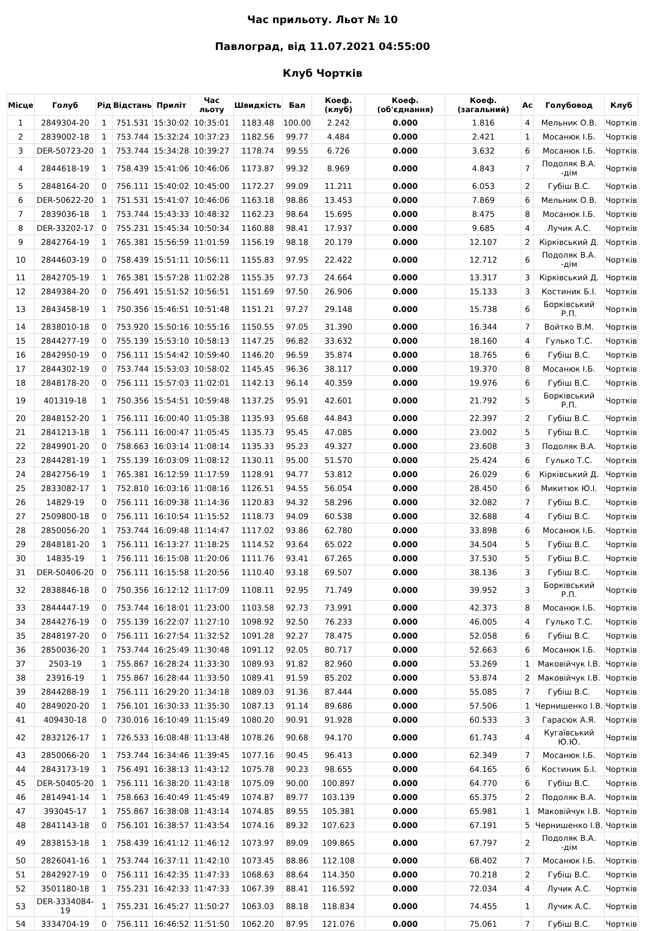Час прильоту. Льот № 10
Павлоград, від 11.07.2021 04:55:00
Клуб Чортків
| Місце | Голуб | Рід | Відстань | Приліт | Час льоту | Швидкість | Бал | Коеф. (клуб) | Коеф. (об'єднання) | Коеф. (загальний) | Ас | Голубовод | Клуб |
| --- | --- | --- | --- | --- | --- | --- | --- | --- | --- | --- | --- | --- | --- |
| 1 | 2849304-20 | 1 | 751.531 | 15:30:02 | 10:35:01 | 1183.48 | 100.00 | 2.242 | 0.000 | 1.816 | 4 | Мельник О.В. | Чортків |
| 2 | 2839002-18 | 1 | 753.744 | 15:32:24 | 10:37:23 | 1182.56 | 99.77 | 4.484 | 0.000 | 2.421 | 1 | Мосанюк І.Б. | Чортків |
| 3 | DER-50723-20 | 1 | 753.744 | 15:34:28 | 10:39:27 | 1178.74 | 99.55 | 6.726 | 0.000 | 3.632 | 6 | Мосанюк І.Б. | Чортків |
| 4 | 2844618-19 | 1 | 758.439 | 15:41:06 | 10:46:06 | 1173.87 | 99.32 | 8.969 | 0.000 | 4.843 | 7 | Подоляк В.А. -дім | Чортків |
| 5 | 2848164-20 | 0 | 756.111 | 15:40:02 | 10:45:00 | 1172.27 | 99.09 | 11.211 | 0.000 | 6.053 | 2 | Губіш В.С. | Чортків |
| 6 | DER-50622-20 | 1 | 751.531 | 15:41:07 | 10:46:06 | 1163.18 | 98.86 | 13.453 | 0.000 | 7.869 | 6 | Мельник О.В. | Чортків |
| 7 | 2839036-18 | 1 | 753.744 | 15:43:33 | 10:48:32 | 1162.23 | 98.64 | 15.695 | 0.000 | 8.475 | 8 | Мосанюк І.Б. | Чортків |
| 8 | DER-33202-17 | 0 | 755.231 | 15:45:34 | 10:50:34 | 1160.88 | 98.41 | 17.937 | 0.000 | 9.685 | 4 | Лучик А.С. | Чортків |
| 9 | 2842764-19 | 1 | 765.381 | 15:56:59 | 11:01:59 | 1156.19 | 98.18 | 20.179 | 0.000 | 12.107 | 2 | Кірківський Д. | Чортків |
| 10 | 2844603-19 | 0 | 758.439 | 15:51:11 | 10:56:11 | 1155.83 | 97.95 | 22.422 | 0.000 | 12.712 | 6 | Подоляк В.А. -дім | Чортків |
| 11 | 2842705-19 | 1 | 765.381 | 15:57:28 | 11:02:28 | 1155.35 | 97.73 | 24.664 | 0.000 | 13.317 | 3 | Кірківський Д. | Чортків |
| 12 | 2849384-20 | 0 | 756.491 | 15:51:52 | 10:56:51 | 1151.69 | 97.50 | 26.906 | 0.000 | 15.133 | 3 | Костиник Б.І. | Чортків |
| 13 | 2843458-19 | 1 | 750.356 | 15:46:51 | 10:51:48 | 1151.21 | 97.27 | 29.148 | 0.000 | 15.738 | 6 | Борківський Р.П. | Чортків |
| 14 | 2838010-18 | 0 | 753.920 | 15:50:16 | 10:55:16 | 1150.55 | 97.05 | 31.390 | 0.000 | 16.344 | 7 | Войтко В.М. | Чортків |
| 15 | 2844277-19 | 0 | 755.139 | 15:53:10 | 10:58:13 | 1147.25 | 96.82 | 33.632 | 0.000 | 18.160 | 4 | Гулько Т.С. | Чортків |
| 16 | 2842950-19 | 0 | 756.111 | 15:54:42 | 10:59:40 | 1146.20 | 96.59 | 35.874 | 0.000 | 18.765 | 6 | Губіш В.С. | Чортків |
| 17 | 2844302-19 | 0 | 753.744 | 15:53:03 | 10:58:02 | 1145.45 | 96.36 | 38.117 | 0.000 | 19.370 | 8 | Мосанюк І.Б. | Чортків |
| 18 | 2848178-20 | 0 | 756.111 | 15:57:03 | 11:02:01 | 1142.13 | 96.14 | 40.359 | 0.000 | 19.976 | 6 | Губіш В.С. | Чортків |
| 19 | 401319-18 | 1 | 750.356 | 15:54:51 | 10:59:48 | 1137.25 | 95.91 | 42.601 | 0.000 | 21.792 | 5 | Борківський Р.П. | Чортків |
| 20 | 2848152-20 | 1 | 756.111 | 16:00:40 | 11:05:38 | 1135.93 | 95.68 | 44.843 | 0.000 | 22.397 | 2 | Губіш В.С. | Чортків |
| 21 | 2841213-18 | 1 | 756.111 | 16:00:47 | 11:05:45 | 1135.73 | 95.45 | 47.085 | 0.000 | 23.002 | 5 | Губіш В.С. | Чортків |
| 22 | 2849901-20 | 0 | 758.663 | 16:03:14 | 11:08:14 | 1135.33 | 95.23 | 49.327 | 0.000 | 23.608 | 3 | Подоляк В.А. | Чортків |
| 23 | 2844281-19 | 1 | 755.139 | 16:03:09 | 11:08:12 | 1130.11 | 95.00 | 51.570 | 0.000 | 25.424 | 6 | Гулько Т.С. | Чортків |
| 24 | 2842756-19 | 1 | 765.381 | 16:12:59 | 11:17:59 | 1128.91 | 94.77 | 53.812 | 0.000 | 26.029 | 6 | Кірківський Д. | Чортків |
| 25 | 2833082-17 | 1 | 752.810 | 16:03:16 | 11:08:16 | 1126.51 | 94.55 | 56.054 | 0.000 | 28.450 | 6 | Микитюк Ю.І. | Чортків |
| 26 | 14829-19 | 0 | 756.111 | 16:09:38 | 11:14:36 | 1120.83 | 94.32 | 58.296 | 0.000 | 32.082 | 7 | Губіш В.С. | Чортків |
| 27 | 2509800-18 | 0 | 756.111 | 16:10:54 | 11:15:52 | 1118.73 | 94.09 | 60.538 | 0.000 | 32.688 | 4 | Губіш В.С. | Чортків |
| 28 | 2850056-20 | 1 | 753.744 | 16:09:48 | 11:14:47 | 1117.02 | 93.86 | 62.780 | 0.000 | 33.898 | 6 | Мосанюк І.Б. | Чортків |
| 29 | 2848181-20 | 1 | 756.111 | 16:13:27 | 11:18:25 | 1114.52 | 93.64 | 65.022 | 0.000 | 34.504 | 5 | Губіш В.С. | Чортків |
| 30 | 14835-19 | 1 | 756.111 | 16:15:08 | 11:20:06 | 1111.76 | 93.41 | 67.265 | 0.000 | 37.530 | 5 | Губіш В.С. | Чортків |
| 31 | DER-50406-20 | 0 | 756.111 | 16:15:58 | 11:20:56 | 1110.40 | 93.18 | 69.507 | 0.000 | 38.136 | 3 | Губіш В.С. | Чортків |
| 32 | 2838846-18 | 0 | 750.356 | 16:12:12 | 11:17:09 | 1108.11 | 92.95 | 71.749 | 0.000 | 39.952 | 3 | Борківський Р.П. | Чортків |
| 33 | 2844447-19 | 0 | 753.744 | 16:18:01 | 11:23:00 | 1103.58 | 92.73 | 73.991 | 0.000 | 42.373 | 8 | Мосанюк І.Б. | Чортків |
| 34 | 2844276-19 | 0 | 755.139 | 16:22:07 | 11:27:10 | 1098.92 | 92.50 | 76.233 | 0.000 | 46.005 | 4 | Гулько Т.С. | Чортків |
| 35 | 2848197-20 | 0 | 756.111 | 16:27:54 | 11:32:52 | 1091.28 | 92.27 | 78.475 | 0.000 | 52.058 | 6 | Губіш В.С. | Чортків |
| 36 | 2850036-20 | 1 | 753.744 | 16:25:49 | 11:30:48 | 1091.12 | 92.05 | 80.717 | 0.000 | 52.663 | 6 | Мосанюк І.Б. | Чортків |
| 37 | 2503-19 | 1 | 755.867 | 16:28:24 | 11:33:30 | 1089.93 | 91.82 | 82.960 | 0.000 | 53.269 | 1 | Маковійчук І.В. | Чортків |
| 38 | 23916-19 | 1 | 755.867 | 16:28:44 | 11:33:50 | 1089.41 | 91.59 | 85.202 | 0.000 | 53.874 | 2 | Маковійчук І.В. | Чортків |
| 39 | 2844288-19 | 1 | 756.111 | 16:29:20 | 11:34:18 | 1089.03 | 91.36 | 87.444 | 0.000 | 55.085 | 7 | Губіш В.С. | Чортків |
| 40 | 2849020-20 | 1 | 756.101 | 16:30:33 | 11:35:30 | 1087.13 | 91.14 | 89.686 | 0.000 | 57.506 | 1 | Чернишенко І.В. | Чортків |
| 41 | 409430-18 | 0 | 730.016 | 16:10:49 | 11:15:49 | 1080.20 | 90.91 | 91.928 | 0.000 | 60.533 | 3 | Гарасюк А.Я. | Чортків |
| 42 | 2832126-17 | 1 | 726.533 | 16:08:48 | 11:13:48 | 1078.26 | 90.68 | 94.170 | 0.000 | 61.743 | 4 | Кугаївський Ю.Ю. | Чортків |
| 43 | 2850066-20 | 1 | 753.744 | 16:34:46 | 11:39:45 | 1077.16 | 90.45 | 96.413 | 0.000 | 62.349 | 7 | Мосанюк І.Б. | Чортків |
| 44 | 2843173-19 | 1 | 756.491 | 16:38:13 | 11:43:12 | 1075.78 | 90.23 | 98.655 | 0.000 | 64.165 | 6 | Костиник Б.І. | Чортків |
| 45 | DER-50405-20 | 1 | 756.111 | 16:38:20 | 11:43:18 | 1075.09 | 90.00 | 100.897 | 0.000 | 64.770 | 6 | Губіш В.С. | Чортків |
| 46 | 2814941-14 | 1 | 758.663 | 16:40:49 | 11:45:49 | 1074.87 | 89.77 | 103.139 | 0.000 | 65.375 | 2 | Подоляк В.А. | Чортків |
| 47 | 393045-17 | 1 | 755.867 | 16:38:08 | 11:43:14 | 1074.85 | 89.55 | 105.381 | 0.000 | 65.981 | 1 | Маковійчук І.В. | Чортків |
| 48 | 2841143-18 | 0 | 756.101 | 16:38:57 | 11:43:54 | 1074.16 | 89.32 | 107.623 | 0.000 | 67.191 | 5 | Чернишенко І.В. | Чортків |
| 49 | 2838153-18 | 1 | 758.439 | 16:41:12 | 11:46:12 | 1073.97 | 89.09 | 109.865 | 0.000 | 67.797 | 2 | Подоляк В.А. -дім | Чортків |
| 50 | 2826041-16 | 1 | 753.744 | 16:37:11 | 11:42:10 | 1073.45 | 88.86 | 112.108 | 0.000 | 68.402 | 7 | Мосанюк І.Б. | Чортків |
| 51 | 2842927-19 | 0 | 756.111 | 16:42:35 | 11:47:33 | 1068.63 | 88.64 | 114.350 | 0.000 | 70.218 | 2 | Губіш В.С. | Чортків |
| 52 | 3501180-18 | 1 | 755.231 | 16:42:33 | 11:47:33 | 1067.39 | 88.41 | 116.592 | 0.000 | 72.034 | 4 | Лучик А.С. | Чортків |
| 53 | DER-3334084-19 | 1 | 755.231 | 16:45:27 | 11:50:27 | 1063.03 | 88.18 | 118.834 | 0.000 | 74.455 | 1 | Лучик А.С. | Чортків |
| 54 | 3334704-19 | 0 | 756.111 | 16:46:52 | 11:51:50 | 1062.20 | 87.95 | 121.076 | 0.000 | 75.061 | 7 | Губіш В.С. | Чортків |